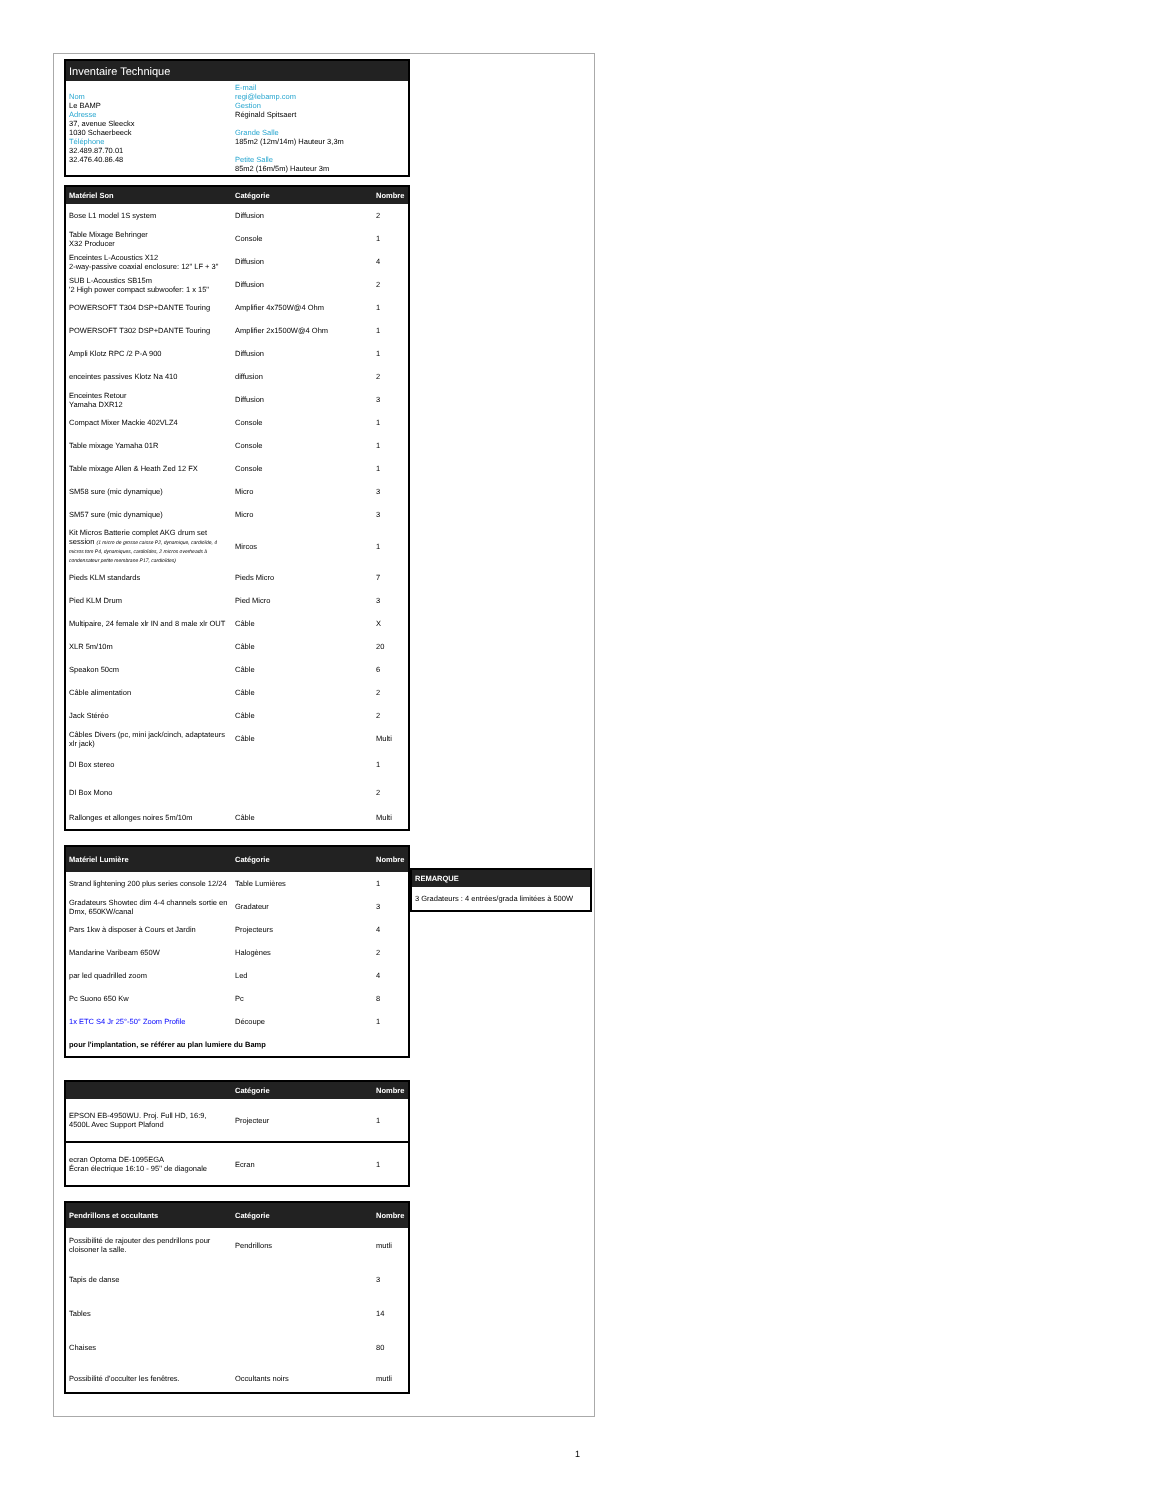| Inventaire Technique | |
| --- | --- |
| Nom Le BAMP Adresse 37, avenue Sleeckx 1030 Schaerbeeck Téléphone 32.489.87.70.01 32.476.40.86.48 | E-mail regi@lebamp.com Gestion Réginald Spitsaert Grande Salle 185m2 (12m/14m) Hauteur 3,3m Petite Salle 85m2 (16m/5m) Hauteur 3m |
| Matériel Son | Catégorie | Nombre |
| --- | --- | --- |
| Bose L1 model 1S system | Diffusion | 2 |
| Table Mixage Behringer X32 Producer | Console | 1 |
| Enceintes L-Acoustics X12 2-way-passive coaxial enclosure: 12" LF + 3" | Diffusion | 4 |
| SUB L-Acoustics SB15m '2 High power compact subwoofer: 1 x 15" | Diffusion | 2 |
| POWERSOFT T304 DSP+DANTE Touring | Amplifier 4x750W@4 Ohm | 1 |
| POWERSOFT T302 DSP+DANTE Touring | Amplifier 2x1500W@4 Ohm | 1 |
| Ampli Klotz RPC /2 P-A 900 | Diffusion | 1 |
| enceintes passives Klotz Na 410 | diffusion | 2 |
| Enceintes Retour Yamaha DXR12 | Diffusion | 3 |
| Compact Mixer Mackie 402VLZ4 | Console | 1 |
| Table mixage Yamaha 01R | Console | 1 |
| Table mixage Allen & Heath Zed 12 FX | Console | 1 |
| SM58 sure (mic dynamique) | Micro | 3 |
| SM57 sure (mic dynamique) | Micro | 3 |
| Kit Micros Batterie complet AKG drum set session (1 micro de grosse caisse P2, dynamique, cardioïde, 4 micros tom P4, dynamiques, cardioïdes, 2 micros overheads à condensateur petite membrane P17, cardioïdes) | Mircos | 1 |
| Pieds KLM standards | Pieds Micro | 7 |
| Pied KLM Drum | Pied Micro | 3 |
| Multipaire, 24 female xlr IN and 8 male xlr OUT | Câble | X |
| XLR 5m/10m | Câble | 20 |
| Speakon 50cm | Câble | 6 |
| Câble alimentation | Câble | 2 |
| Jack Stéréo | Câble | 2 |
| Câbles Divers (pc, mini jack/cinch, adaptateurs xlr jack) | Câble | Multi |
| DI Box stereo | | 1 |
| DI Box Mono | | 2 |
| Rallonges et allonges noires 5m/10m | Câble | Multi |
| Matériel Lumière | Catégorie | Nombre |
| --- | --- | --- |
| Strand lightening 200 plus series console 12/24 | Table Lumières | 1 |
| Gradateurs Showtec dim 4-4 channels sortie en Dmx, 650KW/canal | Gradateur | 3 |
| Pars 1kw à disposer à Cours et Jardin | Projecteurs | 4 |
| Mandarine Varibeam 650W | Halogènes | 2 |
| par led quadrilled zoom | Led | 4 |
| Pc Suono 650 Kw | Pc | 8 |
| 1x ETC S4 Jr 25°-50° Zoom Profile | Découpe | 1 |
| pour l'implantation, se référer au plan lumiere du Bamp | | |
| REMARQUE |
| --- |
| 3 Gradateurs : 4 entrées/grada limitées à 500W |
| | Catégorie | Nombre |
| --- | --- | --- |
| EPSON EB-4950WU. Proj. Full HD, 16:9, 4500L Avec Support Plafond | Projecteur | 1 |
| ecran Optoma DE-1095EGA Écran électrique 16:10 - 95’’ de diagonale | Ecran | 1 |
| Pendrillons et occultants | Catégorie | Nombre |
| --- | --- | --- |
| Possibilité de rajouter des pendrillons pour cloisoner la salle. | Pendrillons | mutli |
| Tapis de danse | | 3 |
| Tables | | 14 |
| Chaises | | 80 |
| Possibilité d'occulter les fenêtres. | Occultants noirs | mutli |
1